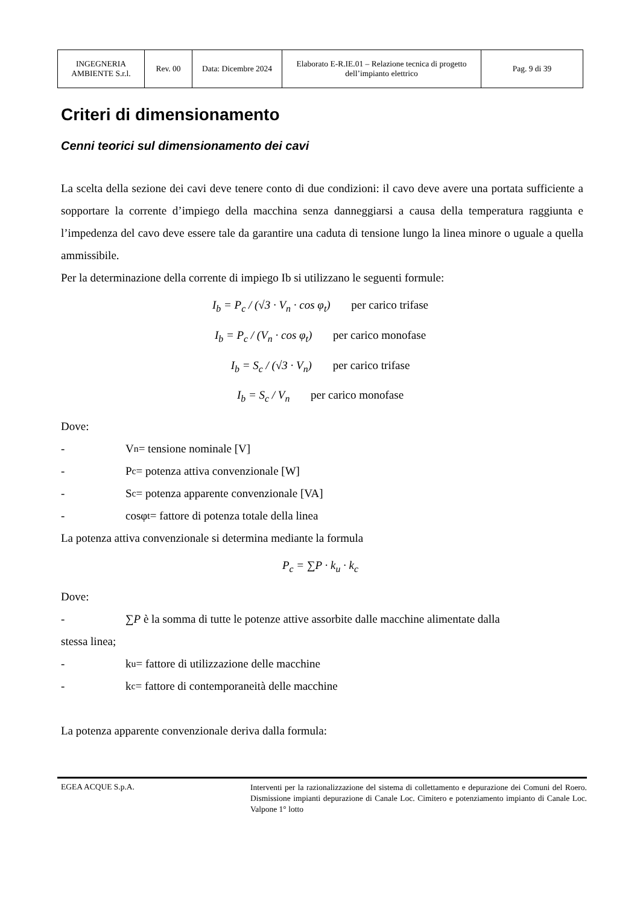| INGEGNERIA AMBIENTE S.r.l. | Rev. 00 | Data: Dicembre 2024 | Elaborato E-R.IE.01 – Relazione tecnica di progetto dell’impianto elettrico | Pag. 9 di 39 |
Criteri di dimensionamento
Cenni teorici sul dimensionamento dei cavi
La scelta della sezione dei cavi deve tenere conto di due condizioni: il cavo deve avere una portata sufficiente a sopportare la corrente d’impiego della macchina senza danneggiarsi a causa della temperatura raggiunta e l’impedenza del cavo deve essere tale da garantire una caduta di tensione lungo la linea minore o uguale a quella ammissibile.
Per la determinazione della corrente di impiego Ib si utilizzano le seguenti formule:
I<sub>b</sub> = P<sub>c</sub> / (√3 · V<sub>n</sub> · cos φ<sub>t</sub>) per carico trifase
I<sub>b</sub> = P<sub>c</sub> / (V<sub>n</sub> · cos φ<sub>t</sub>) per carico monofase
I<sub>b</sub> = S<sub>c</sub> / (√3 · V<sub>n</sub>) per carico trifase
I<sub>b</sub> = S<sub>c</sub> / V<sub>n</sub> per carico monofase
Dove:
- V<sub>n</sub> = tensione nominale [V]
- P<sub>c</sub> = potenza attiva convenzionale [W]
- S<sub>c</sub> = potenza apparente convenzionale [VA]
- cosφ<sub>t</sub> = fattore di potenza totale della linea
La potenza attiva convenzionale si determina mediante la formula
P<sub>c</sub> = ∑P · k<sub>u</sub> · k<sub>c</sub>
Dove:
- ∑P è la somma di tutte le potenze attive assorbite dalle macchine alimentate dalla
stessa linea;
- k<sub>u</sub> = fattore di utilizzazione delle macchine
- k<sub>c</sub> = fattore di contemporaneità delle macchine
La potenza apparente convenzionale deriva dalla formula:
EGEA ACQUE S.p.A.
Interventi per la razionalizzazione del sistema di collettamento e depurazione dei Comuni del Roero. Dismissione impianti depurazione di Canale Loc. Cimitero e potenziamento impianto di Canale Loc. Valpone 1° lotto